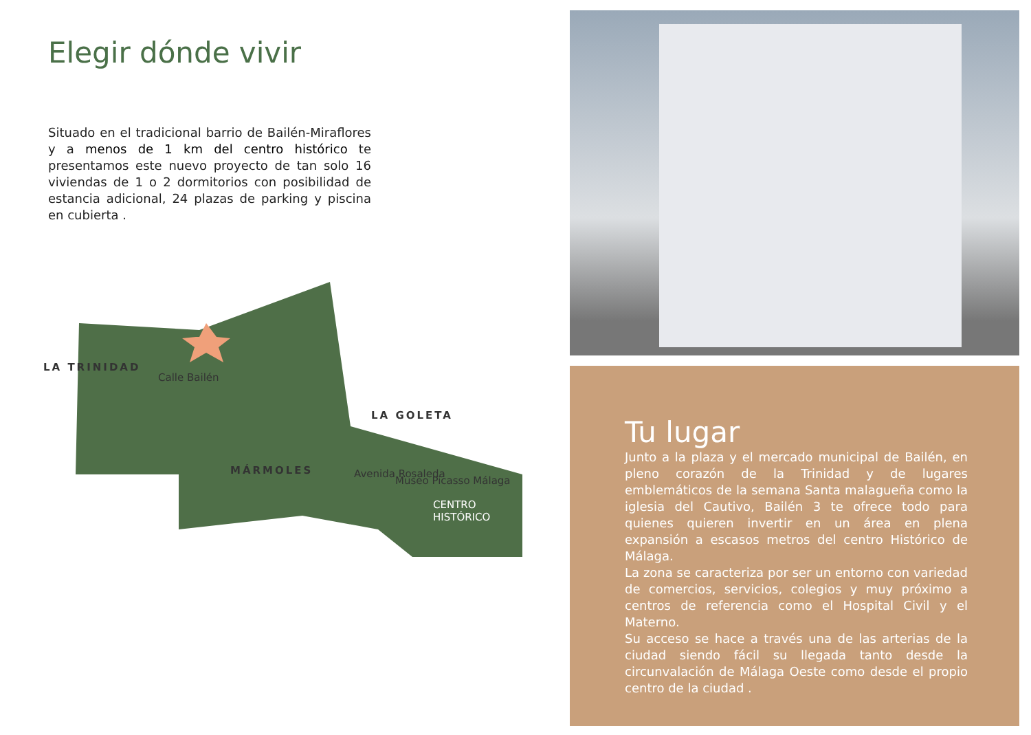Elegir dónde vivir
Situado en el tradicional barrio de Bailén-Miraflores y a menos de 1 km del centro histórico te presentamos este nuevo proyecto de tan solo 16 viviendas de 1 o 2 dormitorios con posibilidad de estancia adicional, 24 plazas de parking y piscina en cubierta .
LA TRINIDAD
Calle Bailén
LA GOLETA
MÁRMOLES Avenida Rosaleda
Museo Picasso Málaga
CENTRO
HISTÓRICO
Tu lugar
Junto a la plaza y el mercado municipal de Bailén, en pleno corazón de la Trinidad y de lugares emblemáticos de la semana Santa malagueña como la iglesia del Cautivo, Bailén 3 te ofrece todo para quienes quieren invertir en un área en plena expansión a escasos metros del centro Histórico de Málaga.
La zona se caracteriza por ser un entorno con variedad de comercios, servicios, colegios y muy próximo a centros de referencia como el Hospital Civil y el Materno.
Su acceso se hace a través una de las arterias de la ciudad siendo fácil su llegada tanto desde la circunvalación de Málaga Oeste como desde el propio centro de la ciudad .